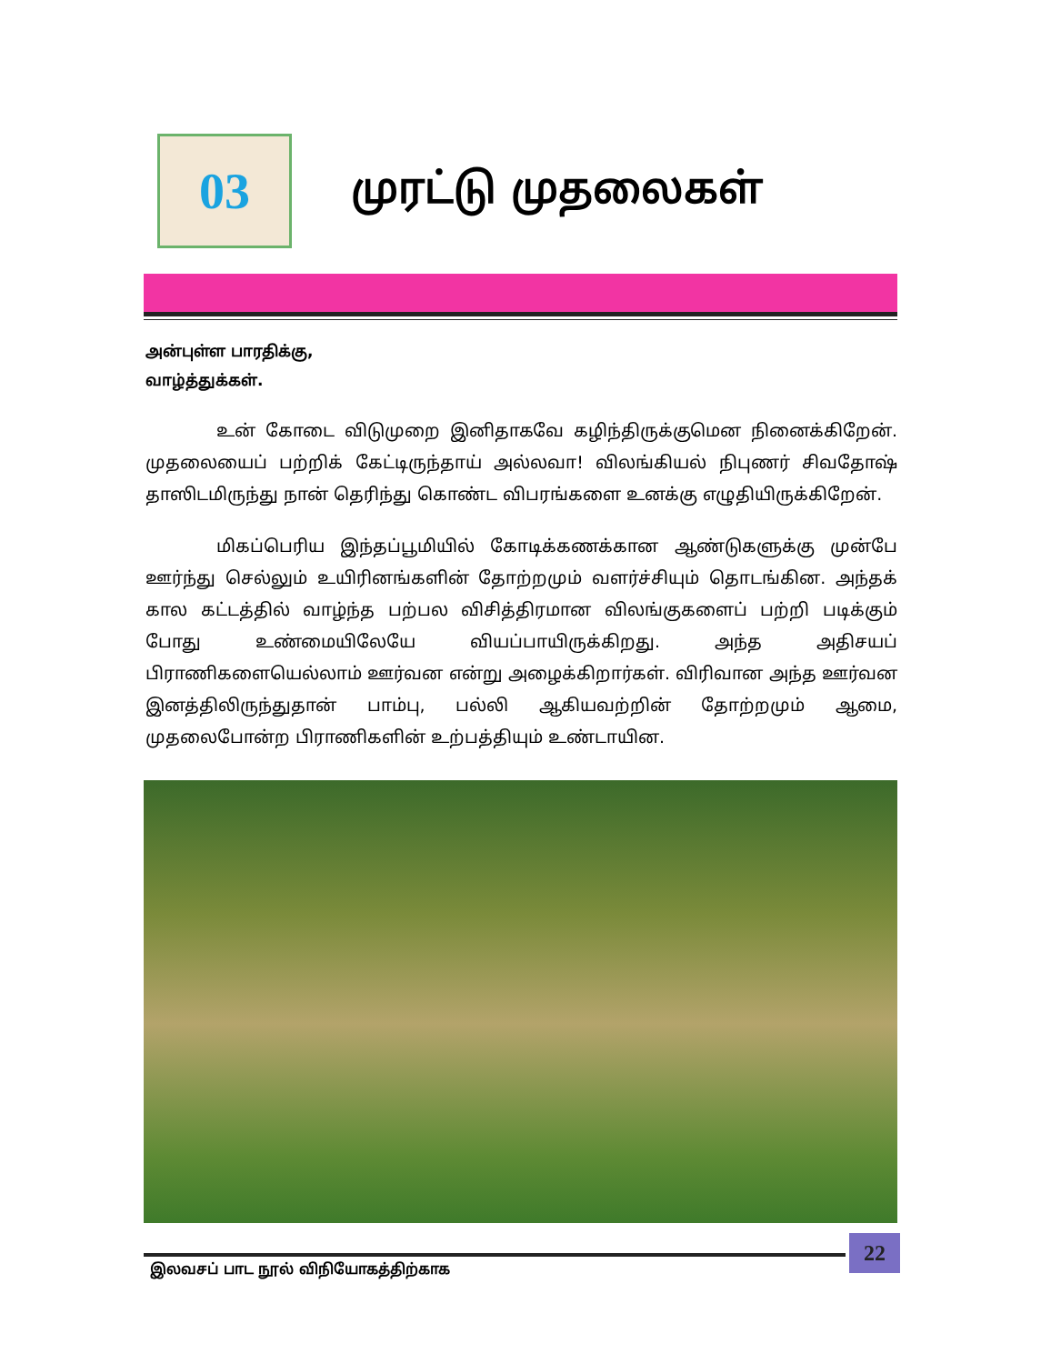03
முரட்டு முதலைகள்
அன்புள்ள பாரதிக்கு,
வாழ்த்துக்கள்.
உன் கோடை விடுமுறை இனிதாகவே கழிந்திருக்குமென நினைக்கிறேன். முதலையைப் பற்றிக் கேட்டிருந்தாய் அல்லவா! விலங்கியல் நிபுணர் சிவதோஷ் தாஸிடமிருந்து நான் தெரிந்து கொண்ட விபரங்களை உனக்கு எழுதியிருக்கிறேன்.
மிகப்பெரிய இந்தப்பூமியில் கோடிக்கணக்கான ஆண்டுகளுக்கு முன்பே ஊர்ந்து செல்லும் உயிரினங்களின் தோற்றமும் வளர்ச்சியும் தொடங்கின. அந்தக் கால கட்டத்தில் வாழ்ந்த பற்பல விசித்திரமான விலங்குகளைப் பற்றி படிக்கும் போது உண்மையிலேயே வியப்பாயிருக்கிறது. அந்த அதிசயப் பிராணிகளையெல்லாம் ஊர்வன என்று அழைக்கிறார்கள். விரிவான அந்த ஊர்வன இனத்திலிருந்துதான் பாம்பு, பல்லி ஆகியவற்றின் தோற்றமும் ஆமை, முதலைபோன்ற பிராணிகளின் உற்பத்தியும் உண்டாயின.
22
இலவசப் பாட நூல் விநியோகத்திற்காக